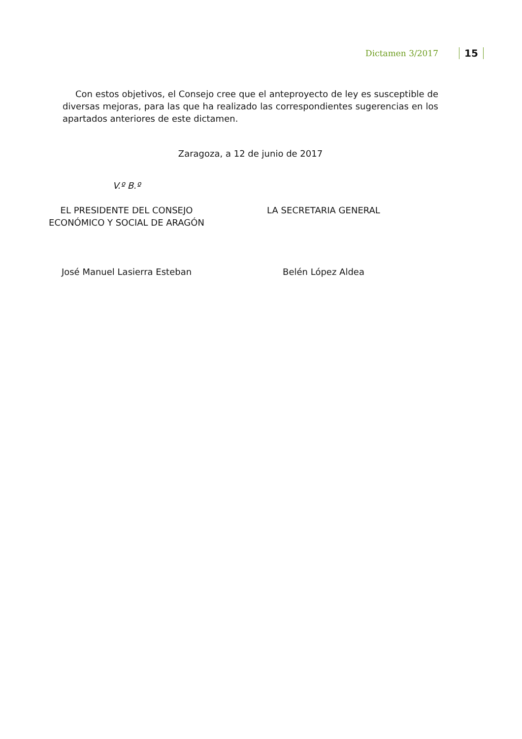Dictamen 3/2017 15
Con estos objetivos, el Consejo cree que el anteproyecto de ley es susceptible de diversas mejoras, para las que ha realizado las correspondientes sugerencias en los apartados anteriores de este dictamen.
Zaragoza, a 12 de junio de 2017
V.º B.º
EL PRESIDENTE DEL CONSEJO
ECONÓMICO Y SOCIAL DE ARAGÓN
José Manuel Lasierra Esteban
LA SECRETARIA GENERAL
Belén López Aldea